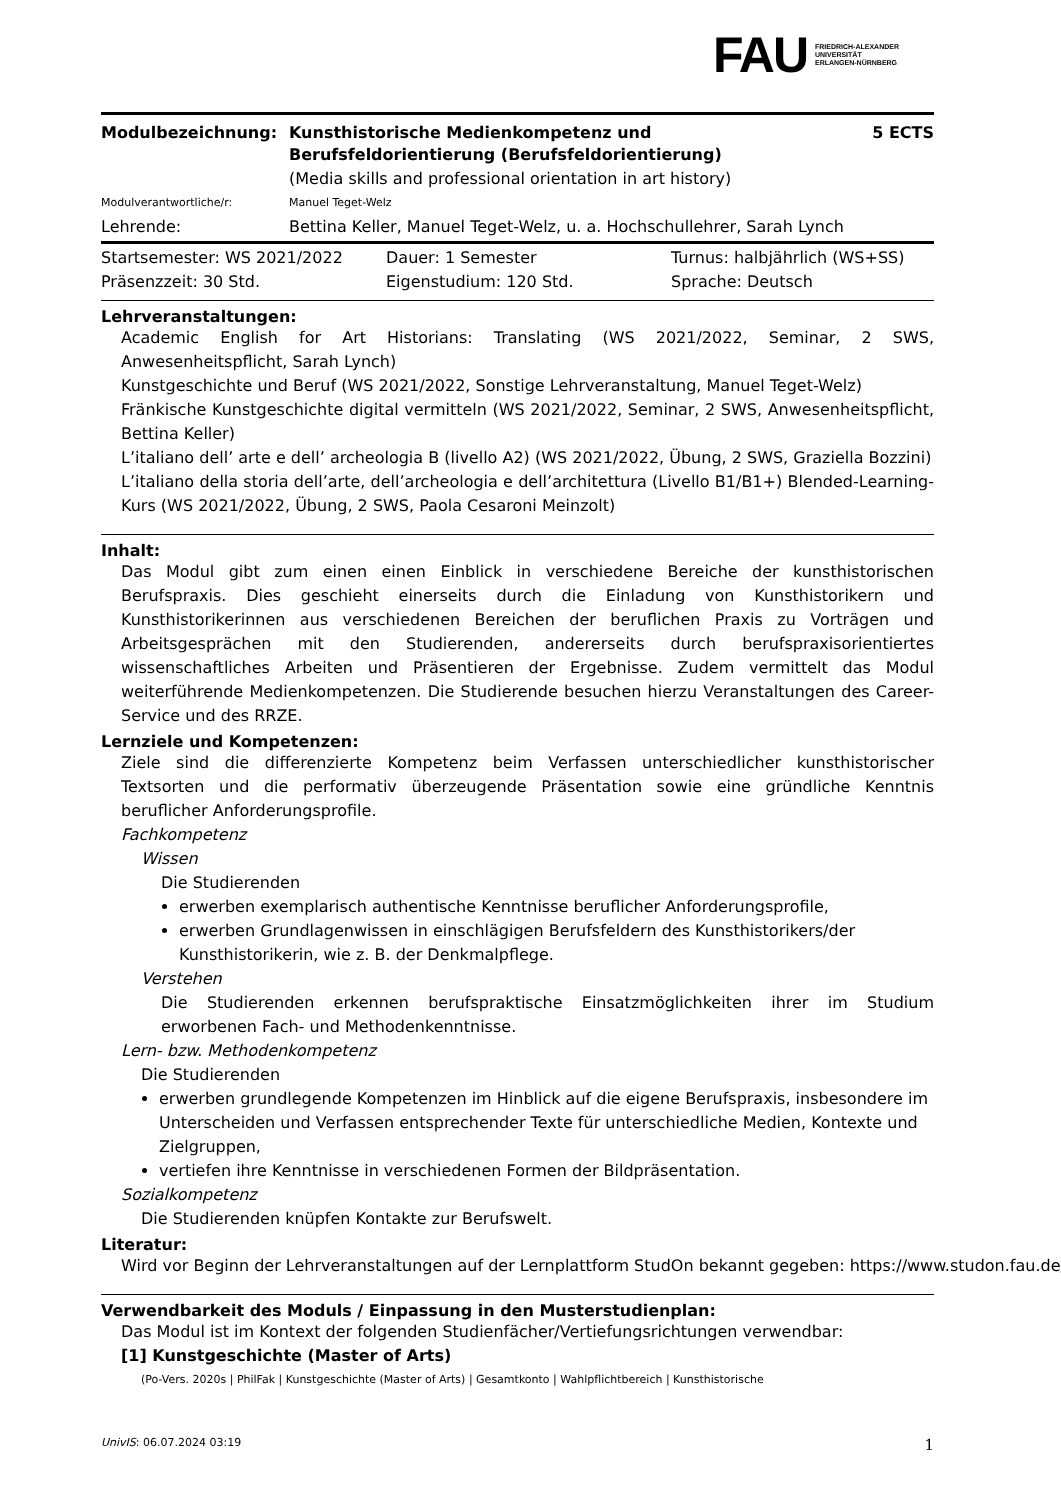FAU FRIEDRICH-ALEXANDER
UNIVERSITÄT
ERLANGEN-NÜRNBERG
| Modulbezeichnung: | Kunsthistorische Medienkompetenz und Berufsfeldorientierung (Berufsfeldorientierung) | 5 ECTS |
| | (Media skills and professional orientation in art history) | |
| Modulverantwortliche/r: | Manuel Teget-Welz | |
| Lehrende: | Bettina Keller, Manuel Teget-Welz, u. a. Hochschullehrer, Sarah Lynch | |
| Startsemester: WS 2021/2022 | Dauer: 1 Semester | Turnus: halbjährlich (WS+SS) |
| Präsenzzeit: 30 Std. | Eigenstudium: 120 Std. | Sprache: Deutsch |
Lehrveranstaltungen:
Academic English for Art Historians: Translating (WS 2021/2022, Seminar, 2 SWS, Anwesenheitspflicht, Sarah Lynch)
Kunstgeschichte und Beruf (WS 2021/2022, Sonstige Lehrveranstaltung, Manuel Teget-Welz)
Fränkische Kunstgeschichte digital vermitteln (WS 2021/2022, Seminar, 2 SWS, Anwesenheitspflicht, Bettina Keller)
L’italiano dell’ arte e dell’ archeologia B (livello A2) (WS 2021/2022, Übung, 2 SWS, Graziella Bozzini)
L’italiano della storia dell’arte, dell’archeologia e dell’architettura (Livello B1/B1+) Blended-Learning-Kurs (WS 2021/2022, Übung, 2 SWS, Paola Cesaroni Meinzolt)
Inhalt:
Das Modul gibt zum einen einen Einblick in verschiedene Bereiche der kunsthistorischen Berufspraxis. Dies geschieht einerseits durch die Einladung von Kunsthistorikern und Kunsthistorikerinnen aus verschiedenen Bereichen der beruflichen Praxis zu Vorträgen und Arbeitsgesprächen mit den Studierenden, andererseits durch berufspraxisorientiertes wissenschaftliches Arbeiten und Präsentieren der Ergebnisse. Zudem vermittelt das Modul weiterführende Medienkompetenzen. Die Studierende besuchen hierzu Veranstaltungen des Career-Service und des RRZE.
Lernziele und Kompetenzen:
Ziele sind die differenzierte Kompetenz beim Verfassen unterschiedlicher kunsthistorischer Textsorten und die performativ überzeugende Präsentation sowie eine gründliche Kenntnis beruflicher Anforderungsprofile.
Fachkompetenz
Wissen
Die Studierenden
erwerben exemplarisch authentische Kenntnisse beruflicher Anforderungsprofile,
erwerben Grundlagenwissen in einschlägigen Berufsfeldern des Kunsthistorikers/der Kunsthistorikerin, wie z. B. der Denkmalpflege.
Verstehen
Die Studierenden erkennen berufspraktische Einsatzmöglichkeiten ihrer im Studium erworbenen Fach- und Methodenkenntnisse.
Lern- bzw. Methodenkompetenz
Die Studierenden
erwerben grundlegende Kompetenzen im Hinblick auf die eigene Berufspraxis, insbesondere im Unterscheiden und Verfassen entsprechender Texte für unterschiedliche Medien, Kontexte und Zielgruppen,
vertiefen ihre Kenntnisse in verschiedenen Formen der Bildpräsentation.
Sozialkompetenz
Die Studierenden knüpfen Kontakte zur Berufswelt.
Literatur:
Wird vor Beginn der Lehrveranstaltungen auf der Lernplattform StudOn bekannt gegeben: https://www.studon.fau.de/
Verwendbarkeit des Moduls / Einpassung in den Musterstudienplan:
Das Modul ist im Kontext der folgenden Studienfächer/Vertiefungsrichtungen verwendbar:
[1] Kunstgeschichte (Master of Arts)
(Po-Vers. 2020s | PhilFak | Kunstgeschichte (Master of Arts) | Gesamtkonto | Wahlpflichtbereich | Kunsthistorische
UnivIS: 06.07.2024 03:19 1